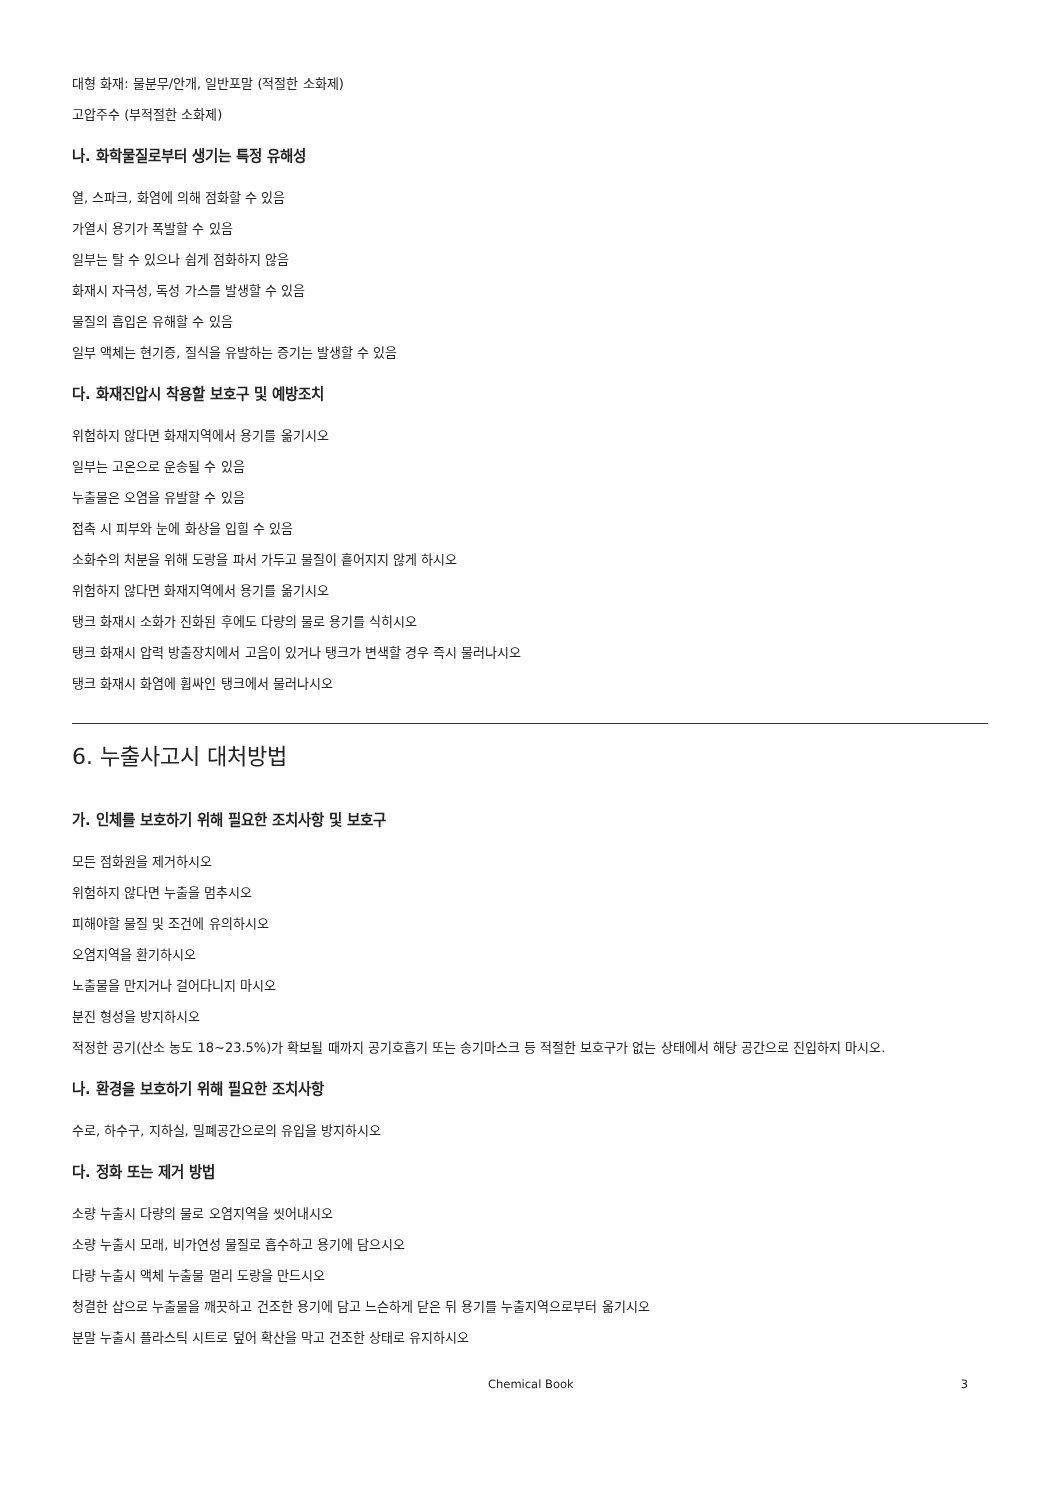대형 화재: 물분무/안개, 일반포말 (적절한 소화제)
고압주수 (부적절한 소화제)
나. 화학물질로부터 생기는 특정 유해성
열, 스파크, 화염에 의해 점화할 수 있음
가열시 용기가 폭발할 수 있음
일부는 탈 수 있으나 쉽게 점화하지 않음
화재시 자극성, 독성 가스를 발생할 수 있음
물질의 흡입은 유해할 수 있음
일부 액체는 현기증, 질식을 유발하는 증기는 발생할 수 있음
다. 화재진압시 착용할 보호구 및 예방조치
위험하지 않다면 화재지역에서 용기를 옮기시오
일부는 고온으로 운송될 수 있음
누출물은 오염을 유발할 수 있음
접촉 시 피부와 눈에 화상을 입힐 수 있음
소화수의 처분을 위해 도랑을 파서 가두고 물질이 흩어지지 않게 하시오
위험하지 않다면 화재지역에서 용기를 옮기시오
탱크 화재시 소화가 진화된 후에도 다량의 물로 용기를 식히시오
탱크 화재시 압력 방출장치에서 고음이 있거나 탱크가 변색할 경우 즉시 물러나시오
탱크 화재시 화염에 휩싸인 탱크에서 물러나시오
6. 누출사고시 대처방법
가. 인체를 보호하기 위해 필요한 조치사항 및 보호구
모든 점화원을 제거하시오
위험하지 않다면 누출을 멈추시오
피해야할 물질 및 조건에 유의하시오
오염지역을 환기하시오
노출물을 만지거나 걸어다니지 마시오
분진 형성을 방지하시오
적정한 공기(산소 농도 18~23.5%)가 확보될 때까지 공기호흡기 또는 송기마스크 등 적절한 보호구가 없는 상태에서 해당 공간으로 진입하지 마시오.
나. 환경을 보호하기 위해 필요한 조치사항
수로, 하수구, 지하실, 밀폐공간으로의 유입을 방지하시오
다. 정화 또는 제거 방법
소량 누출시 다량의 물로 오염지역을 씻어내시오
소량 누출시 모래, 비가연성 물질로 흡수하고 용기에 담으시오
다량 누출시 액체 누출물 멀리 도랑을 만드시오
청결한 삽으로 누출물을 깨끗하고 건조한 용기에 담고 느슨하게 닫은 뒤 용기를 누출지역으로부터 옮기시오
분말 누출시 플라스틱 시트로 덮어 확산을 막고 건조한 상태로 유지하시오
Chemical Book 3